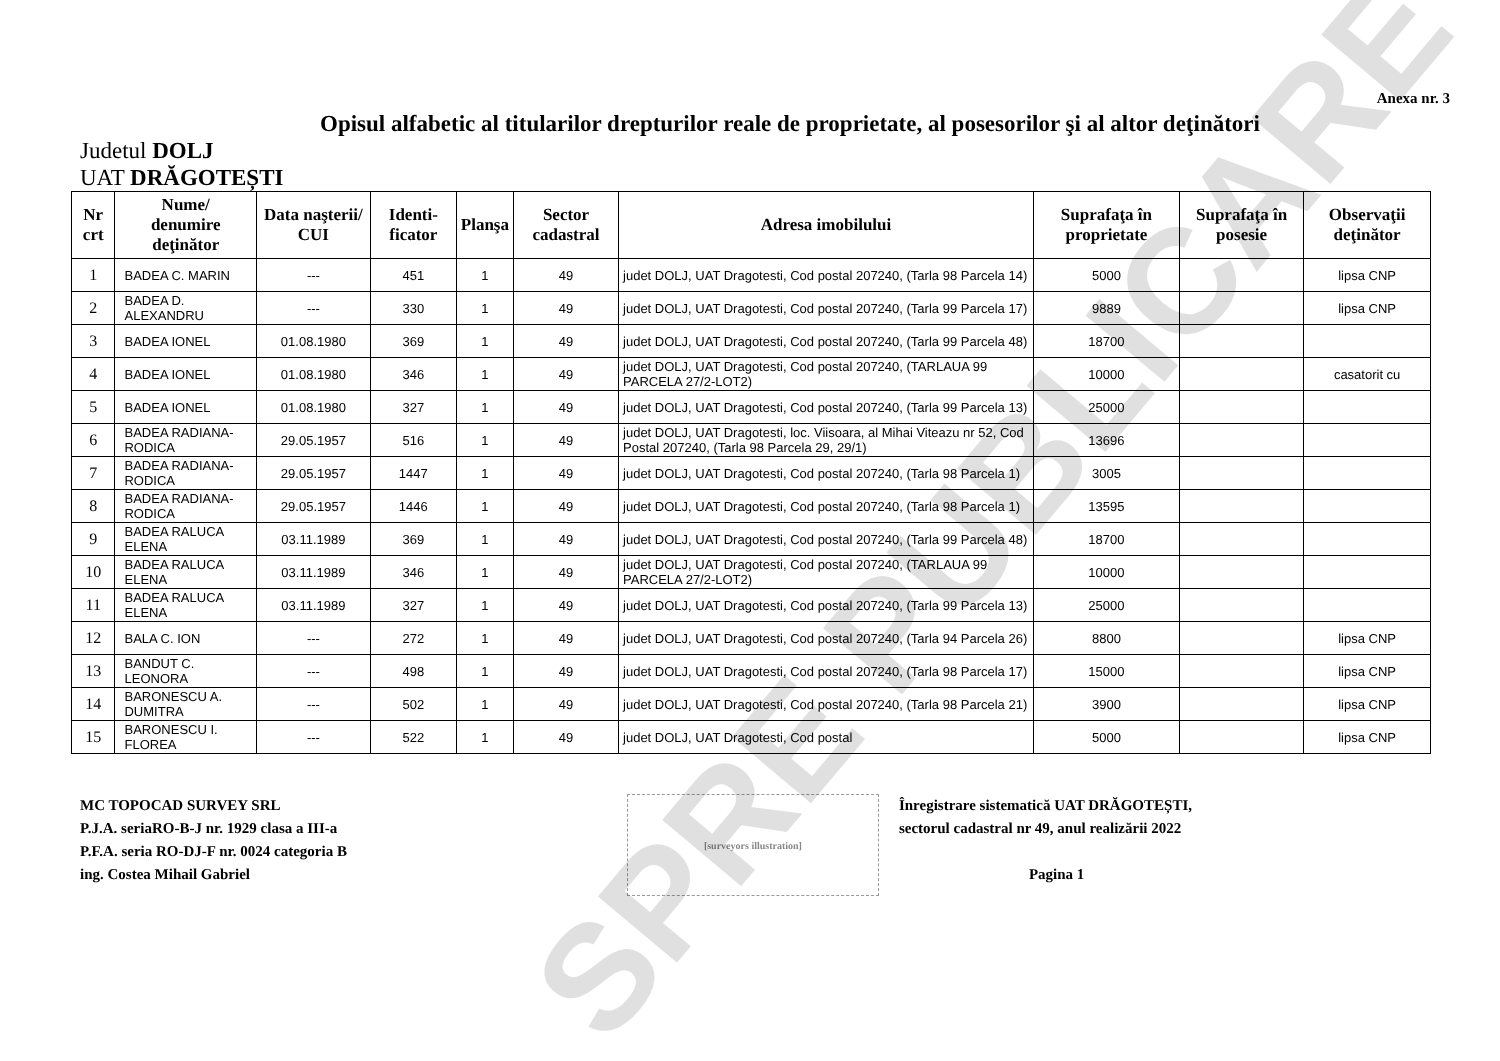SPRE PUBLICARE
Anexa nr. 3
Opisul alfabetic al titularilor drepturilor reale de proprietate, al posesorilor şi al altor deţinători
Judetul DOLJ
UAT DRĂGOTEȘTI
| Nr crt | Nume/ denumire deţinător | Data naşterii/ CUI | Identi-ficator | Planşa | Sector cadastral | Adresa imobilului | Suprafaţa în proprietate | Suprafaţa în posesie | Observaţii deţinător |
| --- | --- | --- | --- | --- | --- | --- | --- | --- | --- |
| 1 | BADEA C. MARIN | --- | 451 | 1 | 49 | judet DOLJ, UAT Dragotesti, Cod postal 207240, (Tarla 98 Parcela 14) | 5000 | | lipsa CNP |
| 2 | BADEA D. ALEXANDRU | --- | 330 | 1 | 49 | judet DOLJ, UAT Dragotesti, Cod postal 207240, (Tarla 99 Parcela 17) | 9889 | | lipsa CNP |
| 3 | BADEA IONEL | 01.08.1980 | 369 | 1 | 49 | judet DOLJ, UAT Dragotesti, Cod postal 207240, (Tarla 99 Parcela 48) | 18700 | | |
| 4 | BADEA IONEL | 01.08.1980 | 346 | 1 | 49 | judet DOLJ, UAT Dragotesti, Cod postal 207240, (TARLAUA 99 PARCELA 27/2-LOT2) | 10000 | | casatorit cu |
| 5 | BADEA IONEL | 01.08.1980 | 327 | 1 | 49 | judet DOLJ, UAT Dragotesti, Cod postal 207240, (Tarla 99 Parcela 13) | 25000 | | |
| 6 | BADEA RADIANA-RODICA | 29.05.1957 | 516 | 1 | 49 | judet DOLJ, UAT Dragotesti, loc. Viisoara, al Mihai Viteazu nr 52, Cod Postal 207240, (Tarla 98 Parcela 29, 29/1) | 13696 | | |
| 7 | BADEA RADIANA-RODICA | 29.05.1957 | 1447 | 1 | 49 | judet DOLJ, UAT Dragotesti, Cod postal 207240, (Tarla 98 Parcela 1) | 3005 | | |
| 8 | BADEA RADIANA-RODICA | 29.05.1957 | 1446 | 1 | 49 | judet DOLJ, UAT Dragotesti, Cod postal 207240, (Tarla 98 Parcela 1) | 13595 | | |
| 9 | BADEA RALUCA ELENA | 03.11.1989 | 369 | 1 | 49 | judet DOLJ, UAT Dragotesti, Cod postal 207240, (Tarla 99 Parcela 48) | 18700 | | |
| 10 | BADEA RALUCA ELENA | 03.11.1989 | 346 | 1 | 49 | judet DOLJ, UAT Dragotesti, Cod postal 207240, (TARLAUA 99 PARCELA 27/2-LOT2) | 10000 | | |
| 11 | BADEA RALUCA ELENA | 03.11.1989 | 327 | 1 | 49 | judet DOLJ, UAT Dragotesti, Cod postal 207240, (Tarla 99 Parcela 13) | 25000 | | |
| 12 | BALA C. ION | --- | 272 | 1 | 49 | judet DOLJ, UAT Dragotesti, Cod postal 207240, (Tarla 94 Parcela 26) | 8800 | | lipsa CNP |
| 13 | BANDUT C. LEONORA | --- | 498 | 1 | 49 | judet DOLJ, UAT Dragotesti, Cod postal 207240, (Tarla 98 Parcela 17) | 15000 | | lipsa CNP |
| 14 | BARONESCU A. DUMITRA | --- | 502 | 1 | 49 | judet DOLJ, UAT Dragotesti, Cod postal 207240, (Tarla 98 Parcela 21) | 3900 | | lipsa CNP |
| 15 | BARONESCU I. FLOREA | --- | 522 | 1 | 49 | judet DOLJ, UAT Dragotesti, Cod postal | 5000 | | lipsa CNP |
MC TOPOCAD SURVEY SRL
P.J.A. seriaRO-B-J nr. 1929 clasa a III-a
P.F.A. seria RO-DJ-F nr. 0024 categoria B
ing. Costea Mihail Gabriel
[surveyors illustration]
Înregistrare sistematică UAT DRĂGOTEȘTI,
sectorul cadastral nr 49, anul realizării 2022
Pagina 1